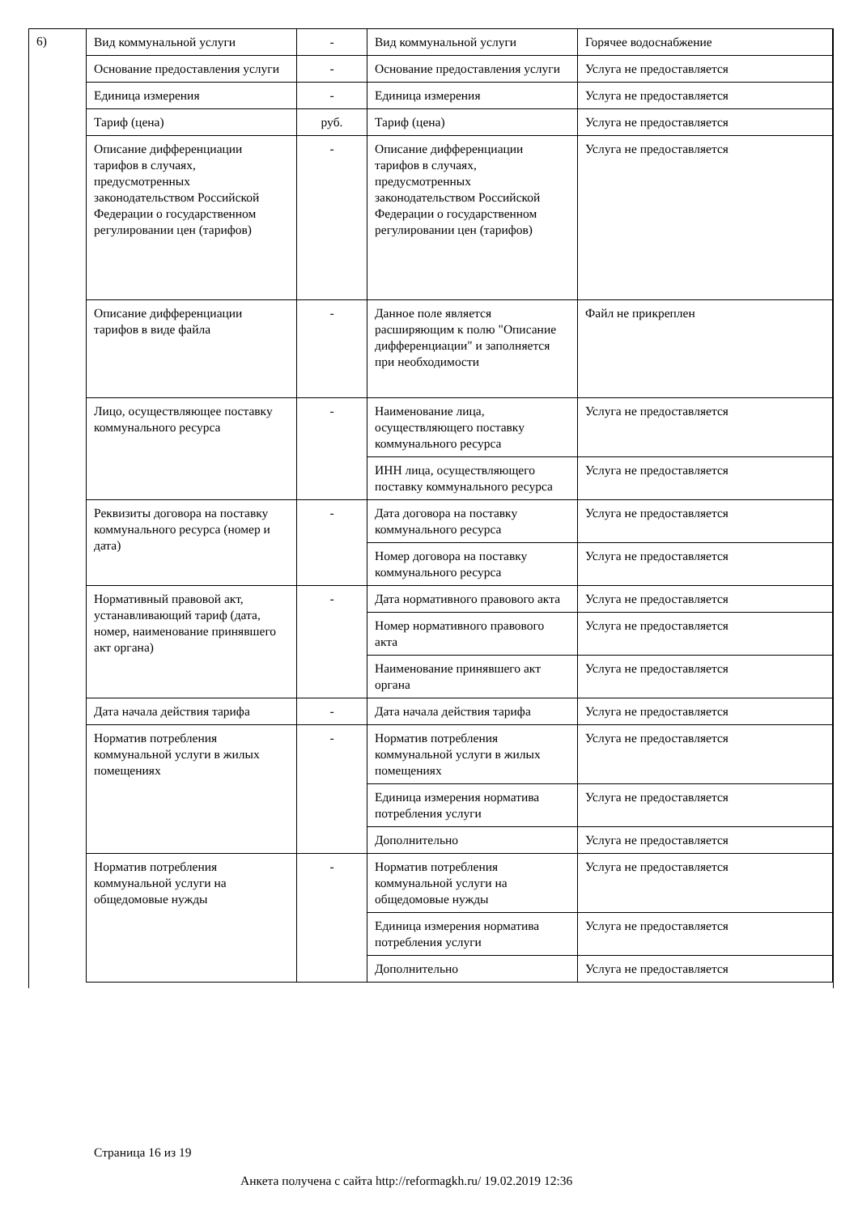6)
| Вид коммунальной услуги | - | Вид коммунальной услуги | Горячее водоснабжение |
| Основание предоставления услуги | - | Основание предоставления услуги | Услуга не предоставляется |
| Единица измерения | - | Единица измерения | Услуга не предоставляется |
| Тариф (цена) | руб. | Тариф (цена) | Услуга не предоставляется |
| Описание дифференциации тарифов в случаях, предусмотренных законодательством Российской Федерации о государственном регулировании цен (тарифов) | - | Описание дифференциации тарифов в случаях, предусмотренных законодательством Российской Федерации о государственном регулировании цен (тарифов) | Услуга не предоставляется |
| Описание дифференциации тарифов в виде файла | - | Данное поле является расширяющим к полю "Описание дифференциации" и заполняется при необходимости | Файл не прикреплен |
| Лицо, осуществляющее поставку коммунального ресурса | - | Наименование лица, осуществляющего поставку коммунального ресурса | Услуга не предоставляется |
| | | ИНН лица, осуществляющего поставку коммунального ресурса | Услуга не предоставляется |
| Реквизиты договора на поставку коммунального ресурса (номер и дата) | - | Дата договора на поставку коммунального ресурса | Услуга не предоставляется |
| | | Номер договора на поставку коммунального ресурса | Услуга не предоставляется |
| Нормативный правовой акт, устанавливающий тариф (дата, номер, наименование принявшего акт органа) | - | Дата нормативного правового акта | Услуга не предоставляется |
| | | Номер нормативного правового акта | Услуга не предоставляется |
| | | Наименование принявшего акт органа | Услуга не предоставляется |
| Дата начала действия тарифа | - | Дата начала действия тарифа | Услуга не предоставляется |
| Норматив потребления коммунальной услуги в жилых помещениях | - | Норматив потребления коммунальной услуги в жилых помещениях | Услуга не предоставляется |
| | | Единица измерения норматива потребления услуги | Услуга не предоставляется |
| | | Дополнительно | Услуга не предоставляется |
| Норматив потребления коммунальной услуги на общедомовые нужды | - | Норматив потребления коммунальной услуги на общедомовые нужды | Услуга не предоставляется |
| | | Единица измерения норматива потребления услуги | Услуга не предоставляется |
| | | Дополнительно | Услуга не предоставляется |
Страница 16 из 19
Анкета получена с сайта http://reformagkh.ru/ 19.02.2019 12:36